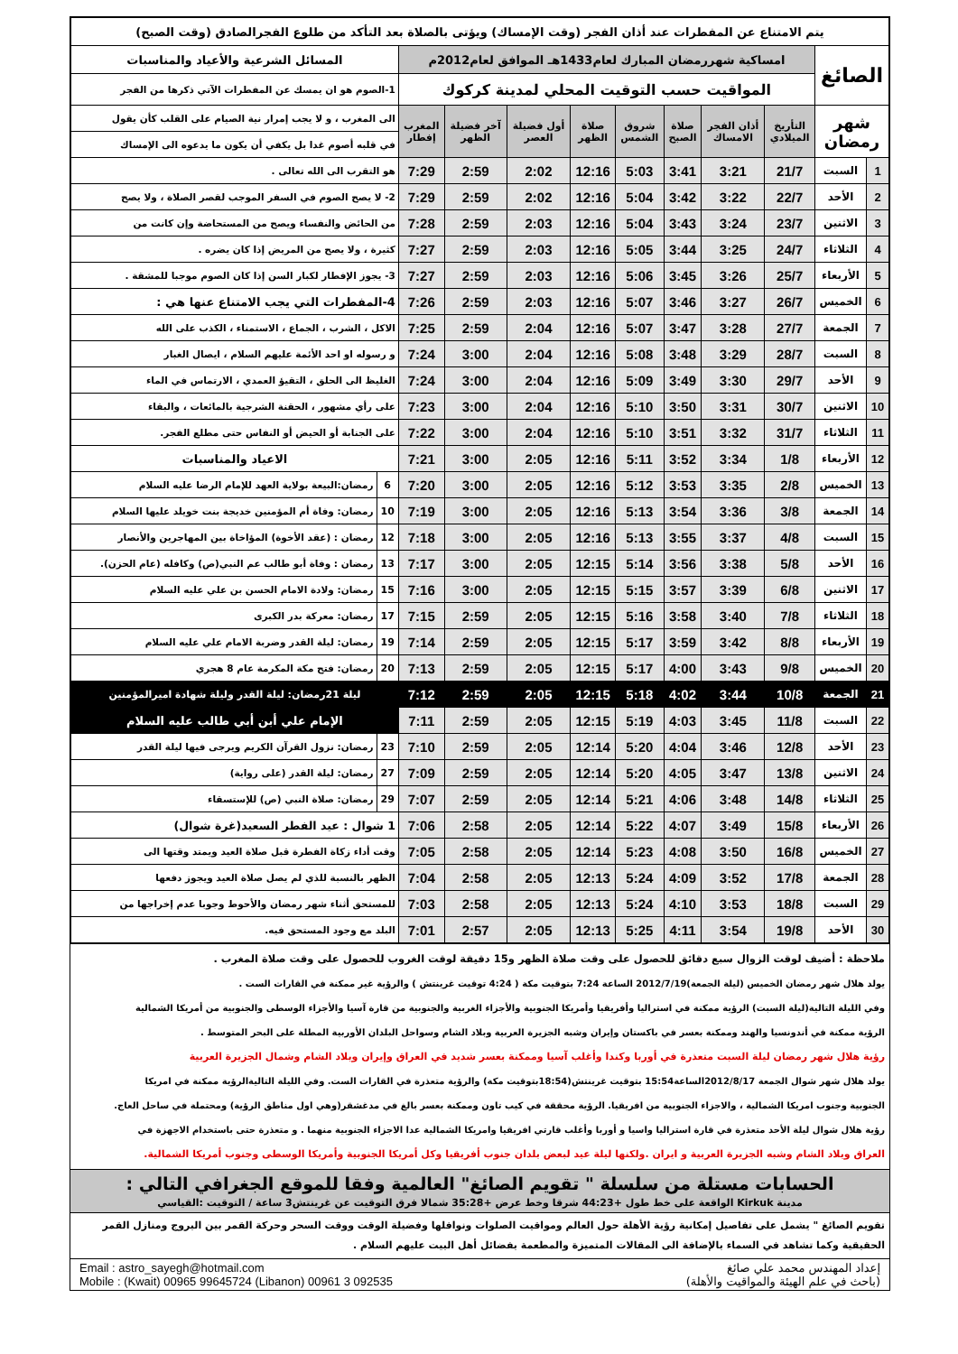| يتم الامتناع عن المفطرات عند أذان الفجر (وقت الإمساك) ويؤتى بالصلاة بعد التأكد من طلوع الفجرالصادق (وقت الصبح) | | | | | | | | | | | |
| الصائغ | | امساكية شهررمضان المبارك لعام1433هـ الموافق لعام2012م | | | | | | | | المسائل الشرعية والأعياد والمناسبات | |
| | | المواقيت حسب التوقيت المحلي لمدينة كركوك | | | | | | | | 1-الصوم هو ان يمسك عن المفطرات الآتي ذكرها من الفجر | |
| شهر رمضان | | التأريخ الميلادي | أذان الفجر الامساك | صلاة الصبح | شروق الشمس | صلاة الظهر | أول فضيلة العصر | آخر فضيلة الظهر | المغرب إفطار | الى المغرب ، و لا يجب إمرار نية الصيام على القلب كأن يقول | |
| | | | | | | | | | | في قلبه أصوم غدا بل يكفي أن يكون ما يدعوه الى الإمساك | |
| 1 | السبت | 21/7 | 3:21 | 3:41 | 5:03 | 12:16 | 2:02 | 2:59 | 7:29 | هو التقرب الى الله تعالى . | |
| 2 | الأحد | 22/7 | 3:22 | 3:42 | 5:04 | 12:16 | 2:02 | 2:59 | 7:29 | 2- لا يصح الصوم في السفر الموجب لقصر الصلاة ، ولا يصح | |
| 3 | الاثنين | 23/7 | 3:24 | 3:43 | 5:04 | 12:16 | 2:03 | 2:59 | 7:28 | من الحائض والنفساء ويصح من المستحاضة وإن كانت من | |
| 4 | الثلاثاء | 24/7 | 3:25 | 3:44 | 5:05 | 12:16 | 2:03 | 2:59 | 7:27 | كثيرة ، ولا يصح من المريض إذا كان يضره . | |
| 5 | الأربعاء | 25/7 | 3:26 | 3:45 | 5:06 | 12:16 | 2:03 | 2:59 | 7:27 | 3- يجوز الإفطار لكبار السن إذا كان الصوم موجبا للمشقة . | |
| 6 | الخميس | 26/7 | 3:27 | 3:46 | 5:07 | 12:16 | 2:03 | 2:59 | 7:26 | 4-المفطرات التي يجب الامتناع عنها هي : | |
| 7 | الجمعة | 27/7 | 3:28 | 3:47 | 5:07 | 12:16 | 2:04 | 2:59 | 7:25 | الاكل ، الشرب ، الجماع ، الاستمناء ، الكذب على الله | |
| 8 | السبت | 28/7 | 3:29 | 3:48 | 5:08 | 12:16 | 2:04 | 3:00 | 7:24 | و رسوله او احد الأئمة عليهم السلام ، ايصال الغبار | |
| 9 | الأحد | 29/7 | 3:30 | 3:49 | 5:09 | 12:16 | 2:04 | 3:00 | 7:24 | الغليظ الى الحلق ، التقيؤ العمدي ، الارتماس في الماء | |
| 10 | الاثنين | 30/7 | 3:31 | 3:50 | 5:10 | 12:16 | 2:04 | 3:00 | 7:23 | على رأي مشهور ، الحقنة الشرجية بالمائعات ، والبقاء | |
| 11 | الثلاثاء | 31/7 | 3:32 | 3:51 | 5:10 | 12:16 | 2:04 | 3:00 | 7:22 | على الجنابة أو الحيض أو النفاس حتى مطلع الفجر. | |
| 12 | الأربعاء | 1/8 | 3:34 | 3:52 | 5:11 | 12:16 | 2:05 | 3:00 | 7:21 | الاعياد والمناسبات | |
| 13 | الخميس | 2/8 | 3:35 | 3:53 | 5:12 | 12:16 | 2:05 | 3:00 | 7:20 | 6 | رمضان:البيعة بولاية العهد للإمام الرضا عليه السلام |
| 14 | الجمعة | 3/8 | 3:36 | 3:54 | 5:13 | 12:16 | 2:05 | 3:00 | 7:19 | 10 | رمضان: وفاة أم المؤمنين خديجة بنت خويلد عليها السلام |
| 15 | السبت | 4/8 | 3:37 | 3:55 | 5:13 | 12:16 | 2:05 | 3:00 | 7:18 | 12 | رمضان : (عقد الأخوة) المؤاخاة بين المهاجرين والأنصار |
| 16 | الأحد | 5/8 | 3:38 | 3:56 | 5:14 | 12:15 | 2:05 | 3:00 | 7:17 | 13 | رمضان : وفاة أبو طالب عم النبي(ص) وكافله (عام الحزن). |
| 17 | الاثنين | 6/8 | 3:39 | 3:57 | 5:15 | 12:15 | 2:05 | 3:00 | 7:16 | 15 | رمضان: ولادة الامام الحسن بن علي عليه السلام |
| 18 | الثلاثاء | 7/8 | 3:40 | 3:58 | 5:16 | 12:15 | 2:05 | 2:59 | 7:15 | 17 | رمضان: معركة بدر الكبرى |
| 19 | الأربعاء | 8/8 | 3:42 | 3:59 | 5:17 | 12:15 | 2:05 | 2:59 | 7:14 | 19 | رمضان: ليلة القدر وضربة الامام علي عليه السلام |
| 20 | الخميس | 9/8 | 3:43 | 4:00 | 5:17 | 12:15 | 2:05 | 2:59 | 7:13 | 20 | رمضان: فتح مكة المكرمة عام 8 هجري |
| 21 | الجمعة | 10/8 | 3:44 | 4:02 | 5:18 | 12:15 | 2:05 | 2:59 | 7:12 | ليلة 21رمضان: ليلة القدر وليلة شهادة اميرالمؤمنين | |
| 22 | السبت | 11/8 | 3:45 | 4:03 | 5:19 | 12:15 | 2:05 | 2:59 | 7:11 | الإمام علي أبن أبي طالب عليه السلام | |
| 23 | الأحد | 12/8 | 3:46 | 4:04 | 5:20 | 12:14 | 2:05 | 2:59 | 7:10 | 23 | رمضان: نزول القرآن الكريم ويرجى فيها ليلة القدر |
| 24 | الاثنين | 13/8 | 3:47 | 4:05 | 5:20 | 12:14 | 2:05 | 2:59 | 7:09 | 27 | رمضان: ليلة القدر (على رواية) |
| 25 | الثلاثاء | 14/8 | 3:48 | 4:06 | 5:21 | 12:14 | 2:05 | 2:59 | 7:07 | 29 | رمضان: صلاة النبي (ص) للإستسقاء |
| 26 | الأربعاء | 15/8 | 3:49 | 4:07 | 5:22 | 12:14 | 2:05 | 2:58 | 7:06 | 1 شوال : عيد الفطر السعيد(غرة شوال) | |
| 27 | الخميس | 16/8 | 3:50 | 4:08 | 5:23 | 12:14 | 2:05 | 2:58 | 7:05 | وقت أداء زكاة الفطرة قبل صلاة العيد ويمتد وقتها الى | |
| 28 | الجمعة | 17/8 | 3:52 | 4:09 | 5:24 | 12:13 | 2:05 | 2:58 | 7:04 | الظهر بالنسبة للذي لم يصل صلاة العيد ويجوز دفعها | |
| 29 | السبت | 18/8 | 3:53 | 4:10 | 5:24 | 12:13 | 2:05 | 2:58 | 7:03 | للمستحق أثناء شهر رمضان والأحوط وجوبا عدم إخراجها من | |
| 30 | الأحد | 19/8 | 3:54 | 4:11 | 5:25 | 12:13 | 2:05 | 2:57 | 7:01 | البلد مع وجود المستحق فيه. | |
ملاحظة : أضيف لوقت الزوال سبع دقائق للحصول على وقت صلاة الظهر و15 دقيقة لوقت الغروب للحصول على وقت صلاة المغرب .
يولد هلال شهر رمضان الخميس (ليلة الجمعة)2012/7/19 الساعة 7:24 بتوقيت مكة ( 4:24 توقيت غرينتش ) والرؤية غير ممكنة في القارات الست .
وفي الليلة التالية(ليلة السبت) الرؤية ممكنة في استراليا وأفريقيا وأمريكا الجنوبية والأجزاء الغربية والجنوبية من قارة آسيا والأجزاء الوسطى والجنوبية من أمريكا الشمالية
الرؤية ممكنة في أندونسيا والهند وممكنة بعسر في باكستان وإيران وشبه الجزيرة العربية وبلاد الشام وسواحل البلدان الأوربية المطلة على البحر المتوسط .
رؤية هلال شهر رمضان ليلة السبت متعذرة في أوربا وكندا وأغلب آسيا وممكنة بعسر شديد في العراق وإيران وبلاد الشام وشمال الجزيرة العربية
يولد هلال شهر شوال الجمعة 2012/8/17الساعة15:54 بتوقيت غرينتش(18:54بتوقيت مكة) والرؤية متعذرة في القارات الست. وفي الليلة التاليةالرؤية ممكنة في امريكا
الجنوبية وجنوب امريكا الشمالية ، والاجزاء الجنوبية من افريقيا. الرؤية محققة في كيب تاون وممكنة بعسر بالغ في مدغشقر(وهي اول مناطق الرؤية) ومحتملة في ساحل العاج.
رؤية هلال شوال ليلة الأحد متعذرة في قارة استراليا واسيا و أوربا وأغلب قارتي افريقيا وامريكا الشمالية عدا الاجزاء الجنوبية منهما . و متعذرة حتى باستخدام الاجهزة في
العراق وبلاد الشام وشبه الجزيرة العربية و ايران .ولكنها ليلة عيد لبعض بلدان جنوب أفريقيا وكل أمريكا الجنوبية وأمريكا الوسطى وجنوب أمريكا الشمالية.
الحسابات مستلة من سلسلة " تقويم الصائغ" العالمية وفقا للموقع الجغرافي التالي :
مدينة Kirkuk الواقعة على خط طول +44:23 شرقا وخط عرض +35:28 شمالا فرق التوقيت عن غرينتش3 ساعة / التوقيت :القياسي
تقويم الصائغ " يشمل على تفاصيل إمكانية رؤية الأهلة حول العالم ومواقيت الصلوات ونوافلها وفضيلة الوقت ووقت السحر وحركة القمر بين البروج ومنازل القمر الحقيقية وكما تشاهد في السماء بالإضافة الى المقالات المتميزة والمطعمة بفضائل أهل البيت عليهم السلام .
إعداد المهندس محمد علي صائغ
(باحث في علم الهيئة والمواقيت والأهلة)
Email : astro_sayegh@hotmail.com
Mobile : (Kwait) 00965 99645724 (Libanon) 00961 3 092535